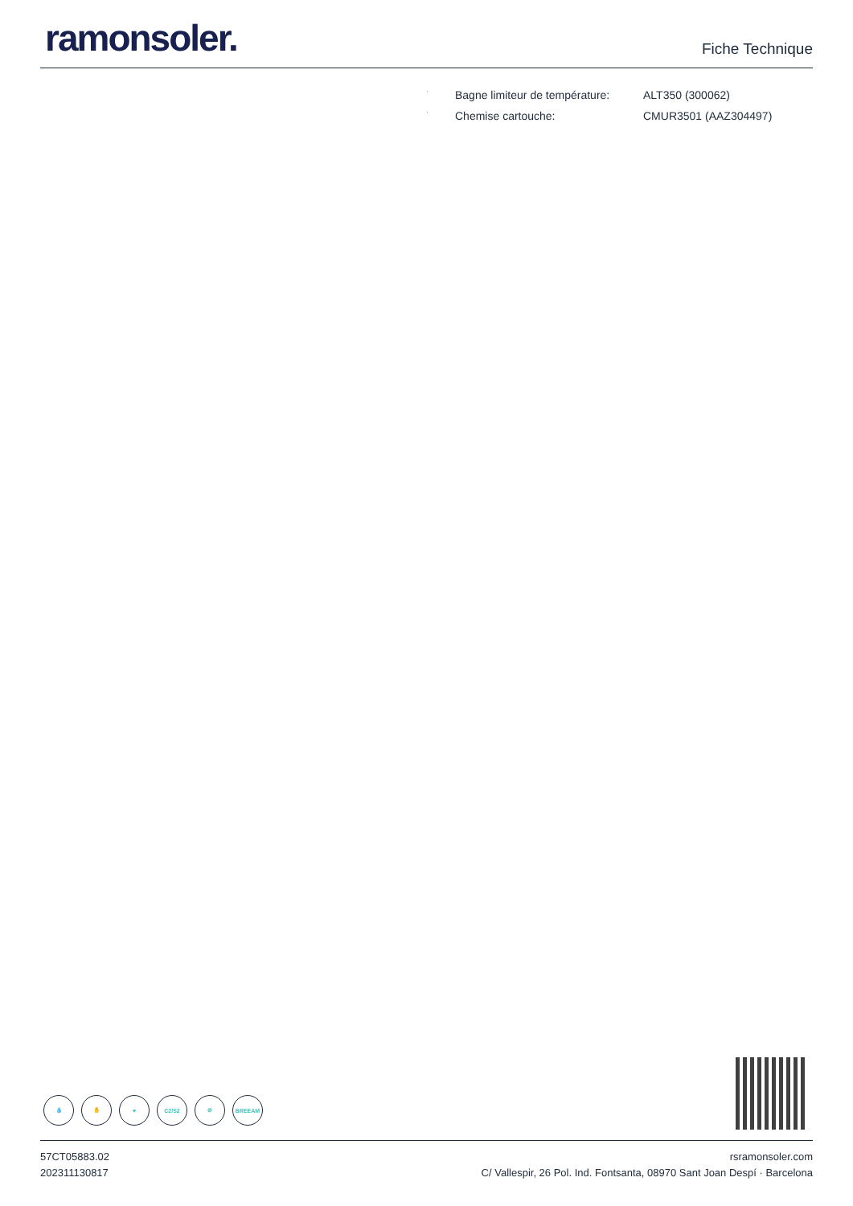ramonsoler.
Fiche Technique
| · | Bagne limiteur de température: | ALT350 (300062) |
| · | Chemise cartouche: | CMUR3501 (AAZ304497) |
💧 ✋ ♥ C2/S2 ⊘ BREEAM
57CT05883.02
202311130817
rsramonsoler.com
C/ Vallespir, 26 Pol. Ind. Fontsanta, 08970 Sant Joan Despí · Barcelona